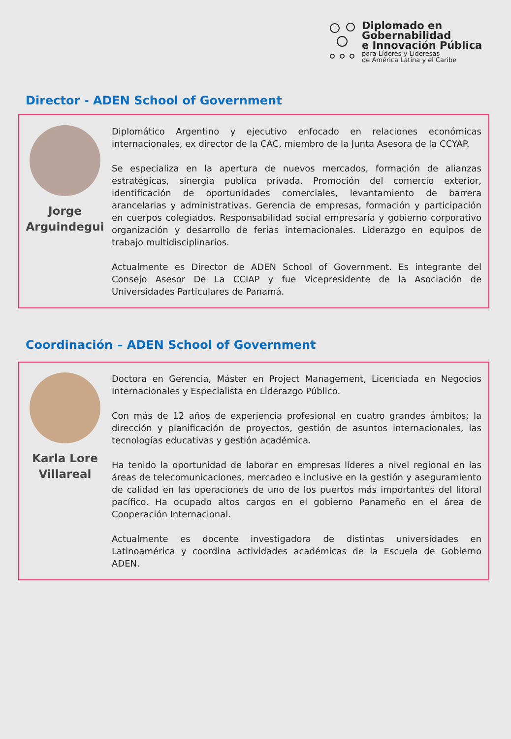Diplomado en
Gobernabilidad
e Innovación Pública
para Líderes y Lideresas
de América Latina y el Caribe
Director - ADEN School of Government
Jorge
Arguindegui
Diplomático Argentino y ejecutivo enfocado en relaciones económicas internacionales, ex director de la CAC, miembro de la Junta Asesora de la CCYAP.
Se especializa en la apertura de nuevos mercados, formación de alianzas estratégicas, sinergia publica privada. Promoción del comercio exterior, identificación de oportunidades comerciales, levantamiento de barrera arancelarias y administrativas. Gerencia de empresas, formación y participación en cuerpos colegiados. Responsabilidad social empresaria y gobierno corporativo organización y desarrollo de ferias internacionales. Liderazgo en equipos de trabajo multidisciplinarios.
Actualmente es Director de ADEN School of Government. Es integrante del Consejo Asesor De La CCIAP y fue Vicepresidente de la Asociación de Universidades Particulares de Panamá.
Coordinación – ADEN School of Government
Karla Lore
Villareal
Doctora en Gerencia, Máster en Project Management, Licenciada en Negocios Internacionales y Especialista en Liderazgo Público.
Con más de 12 años de experiencia profesional en cuatro grandes ámbitos; la dirección y planificación de proyectos, gestión de asuntos internacionales, las tecnologías educativas y gestión académica.
Ha tenido la oportunidad de laborar en empresas líderes a nivel regional en las áreas de telecomunicaciones, mercadeo e inclusive en la gestión y aseguramiento de calidad en las operaciones de uno de los puertos más importantes del litoral pacífico. Ha ocupado altos cargos en el gobierno Panameño en el área de Cooperación Internacional.
Actualmente es docente investigadora de distintas universidades en Latinoamérica y coordina actividades académicas de la Escuela de Gobierno ADEN.